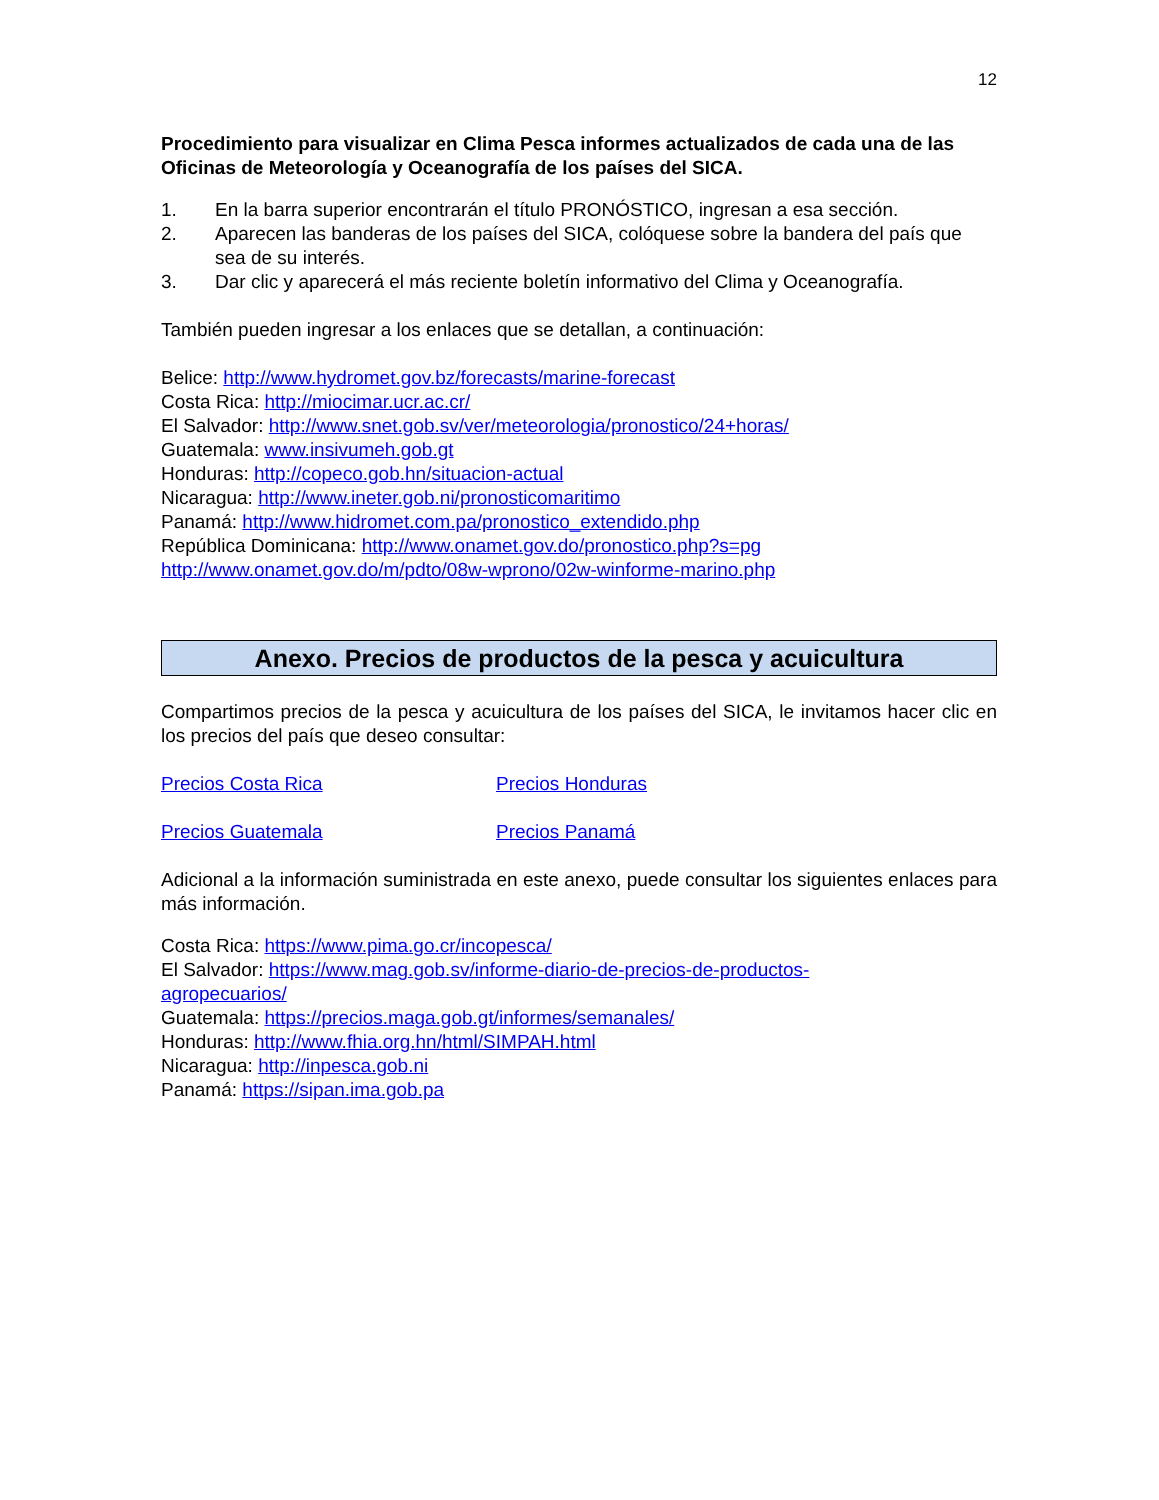12
Procedimiento para visualizar en Clima Pesca informes actualizados de cada una de las Oficinas de Meteorología y Oceanografía de los países del SICA.
1. En la barra superior encontrarán el título PRONÓSTICO, ingresan a esa sección.
2. Aparecen las banderas de los países del SICA, colóquese sobre la bandera del país que sea de su interés.
3. Dar clic y aparecerá el más reciente boletín informativo del Clima y Oceanografía.
También pueden ingresar a los enlaces que se detallan, a continuación:
Belice: http://www.hydromet.gov.bz/forecasts/marine-forecast
Costa Rica: http://miocimar.ucr.ac.cr/
El Salvador: http://www.snet.gob.sv/ver/meteorologia/pronostico/24+horas/
Guatemala: www.insivumeh.gob.gt
Honduras: http://copeco.gob.hn/situacion-actual
Nicaragua: http://www.ineter.gob.ni/pronosticomaritimo
Panamá: http://www.hidromet.com.pa/pronostico_extendido.php
República Dominicana: http://www.onamet.gov.do/pronostico.php?s=pg
http://www.onamet.gov.do/m/pdto/08w-wprono/02w-winforme-marino.php
Anexo. Precios de productos de la pesca y acuicultura
Compartimos precios de la pesca y acuicultura de los países del SICA, le invitamos hacer clic en los precios del país que deseo consultar:
Precios Costa Rica Precios Honduras
Precios Guatemala Precios Panamá
Adicional a la información suministrada en este anexo, puede consultar los siguientes enlaces para más información.
Costa Rica: https://www.pima.go.cr/incopesca/
El Salvador: https://www.mag.gob.sv/informe-diario-de-precios-de-productos-
agropecuarios/
Guatemala: https://precios.maga.gob.gt/informes/semanales/
Honduras: http://www.fhia.org.hn/html/SIMPAH.html
Nicaragua: http://inpesca.gob.ni
Panamá: https://sipan.ima.gob.pa